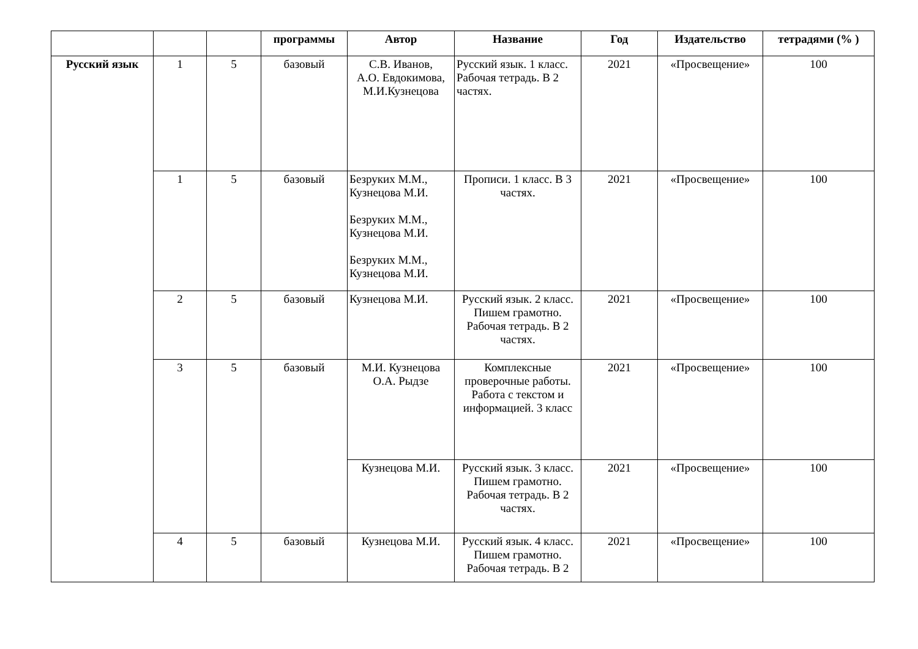| | | | программы | Автор | Название | Год | Издательство | тетрадями (% ) |
| --- | --- | --- | --- | --- | --- | --- | --- | --- |
| Русский язык | 1 | 5 | базовый | С.В. Иванов, А.О. Евдокимова, М.И.Кузнецова | Русский язык. 1 класс. Рабочая тетрадь. В 2 частях. | 2021 | «Просвещение» | 100 |
| | 1 | 5 | базовый | Безруких М.М., Кузнецова М.И. Безруких М.М., Кузнецова М.И. Безруких М.М., Кузнецова М.И. | Прописи. 1 класс. В 3 частях. | 2021 | «Просвещение» | 100 |
| | 2 | 5 | базовый | Кузнецова М.И. | Русский язык. 2 класс. Пишем грамотно. Рабочая тетрадь. В 2 частях. | 2021 | «Просвещение» | 100 |
| | 3 | 5 | базовый | М.И. Кузнецова О.А. Рыдзе | Комплексные проверочные работы. Работа с текстом и информацией. 3 класс | 2021 | «Просвещение» | 100 |
| | | | | Кузнецова М.И. | Русский язык. 3 класс. Пишем грамотно. Рабочая тетрадь. В 2 частях. | 2021 | «Просвещение» | 100 |
| | 4 | 5 | базовый | Кузнецова М.И. | Русский язык. 4 класс. Пишем грамотно. Рабочая тетрадь. В 2 | 2021 | «Просвещение» | 100 |